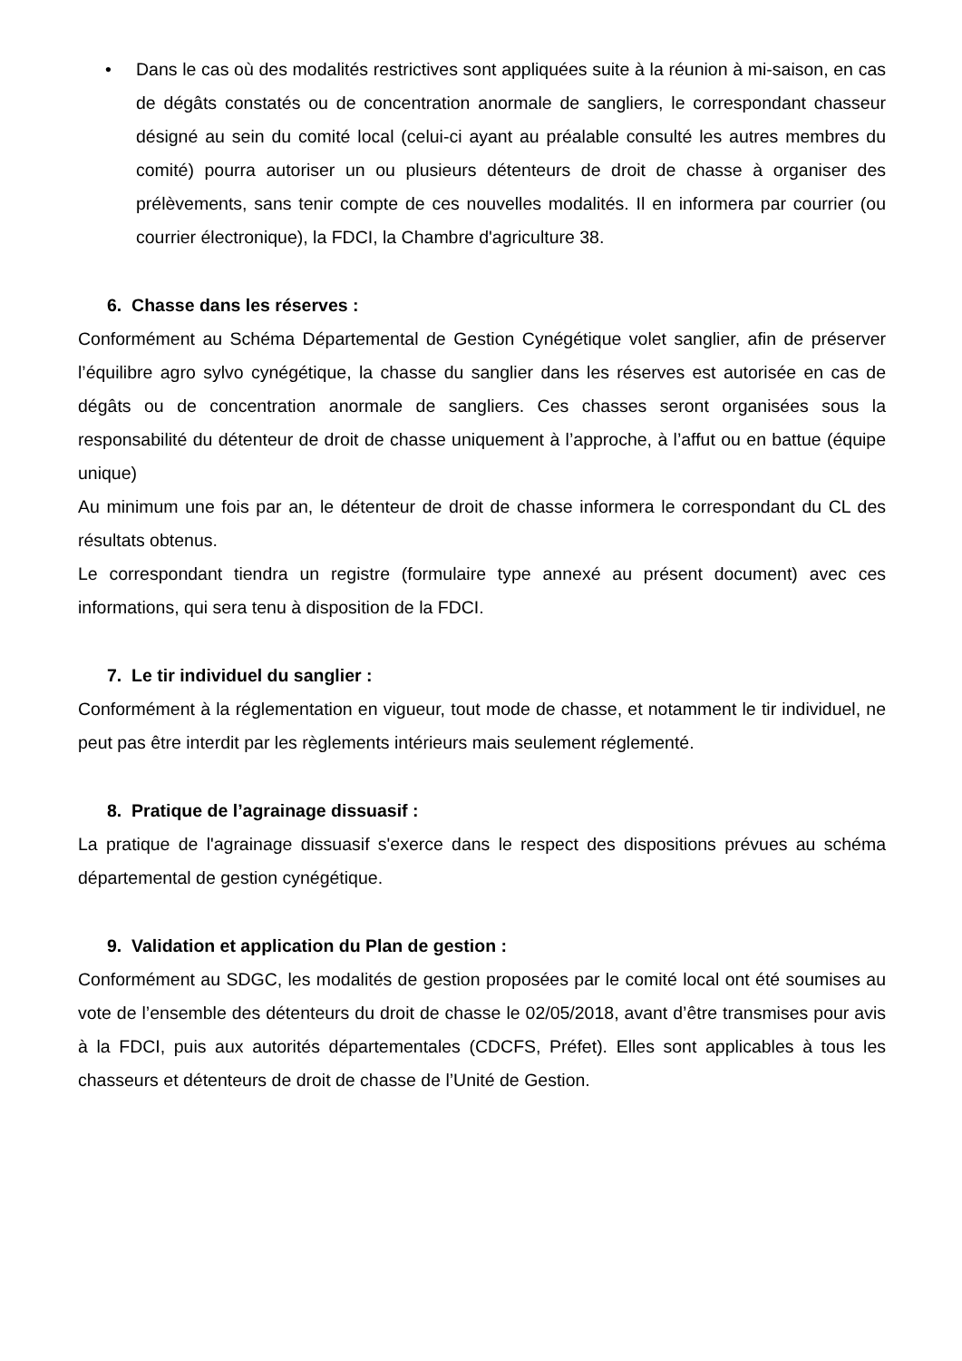• Dans le cas où des modalités restrictives sont appliquées suite à la réunion à mi-saison, en cas de dégâts constatés ou de concentration anormale de sangliers, le correspondant chasseur désigné au sein du comité local (celui-ci ayant au préalable consulté les autres membres du comité) pourra autoriser un ou plusieurs détenteurs de droit de chasse à organiser des prélèvements, sans tenir compte de ces nouvelles modalités. Il en informera par courrier (ou courrier électronique), la FDCI, la Chambre d'agriculture 38.
6. Chasse dans les réserves :
Conformément au Schéma Départemental de Gestion Cynégétique volet sanglier, afin de préserver l’équilibre agro sylvo cynégétique, la chasse du sanglier dans les réserves est autorisée en cas de dégâts ou de concentration anormale de sangliers. Ces chasses seront organisées sous la responsabilité du détenteur de droit de chasse uniquement à l’approche, à l’affut ou en battue (équipe unique)
Au minimum une fois par an, le détenteur de droit de chasse informera le correspondant du CL des résultats obtenus.
Le correspondant tiendra un registre (formulaire type annexé au présent document) avec ces informations, qui sera tenu à disposition de la FDCI.
7. Le tir individuel du sanglier :
Conformément à la réglementation en vigueur, tout mode de chasse, et notamment le tir individuel, ne peut pas être interdit par les règlements intérieurs mais seulement réglementé.
8. Pratique de l’agrainage dissuasif :
La pratique de l'agrainage dissuasif s'exerce dans le respect des dispositions prévues au schéma départemental de gestion cynégétique.
9. Validation et application du Plan de gestion :
Conformément au SDGC, les modalités de gestion proposées par le comité local ont été soumises au vote de l’ensemble des détenteurs du droit de chasse le 02/05/2018, avant d’être transmises pour avis à la FDCI, puis aux autorités départementales (CDCFS, Préfet). Elles sont applicables à tous les chasseurs et détenteurs de droit de chasse de l’Unité de Gestion.